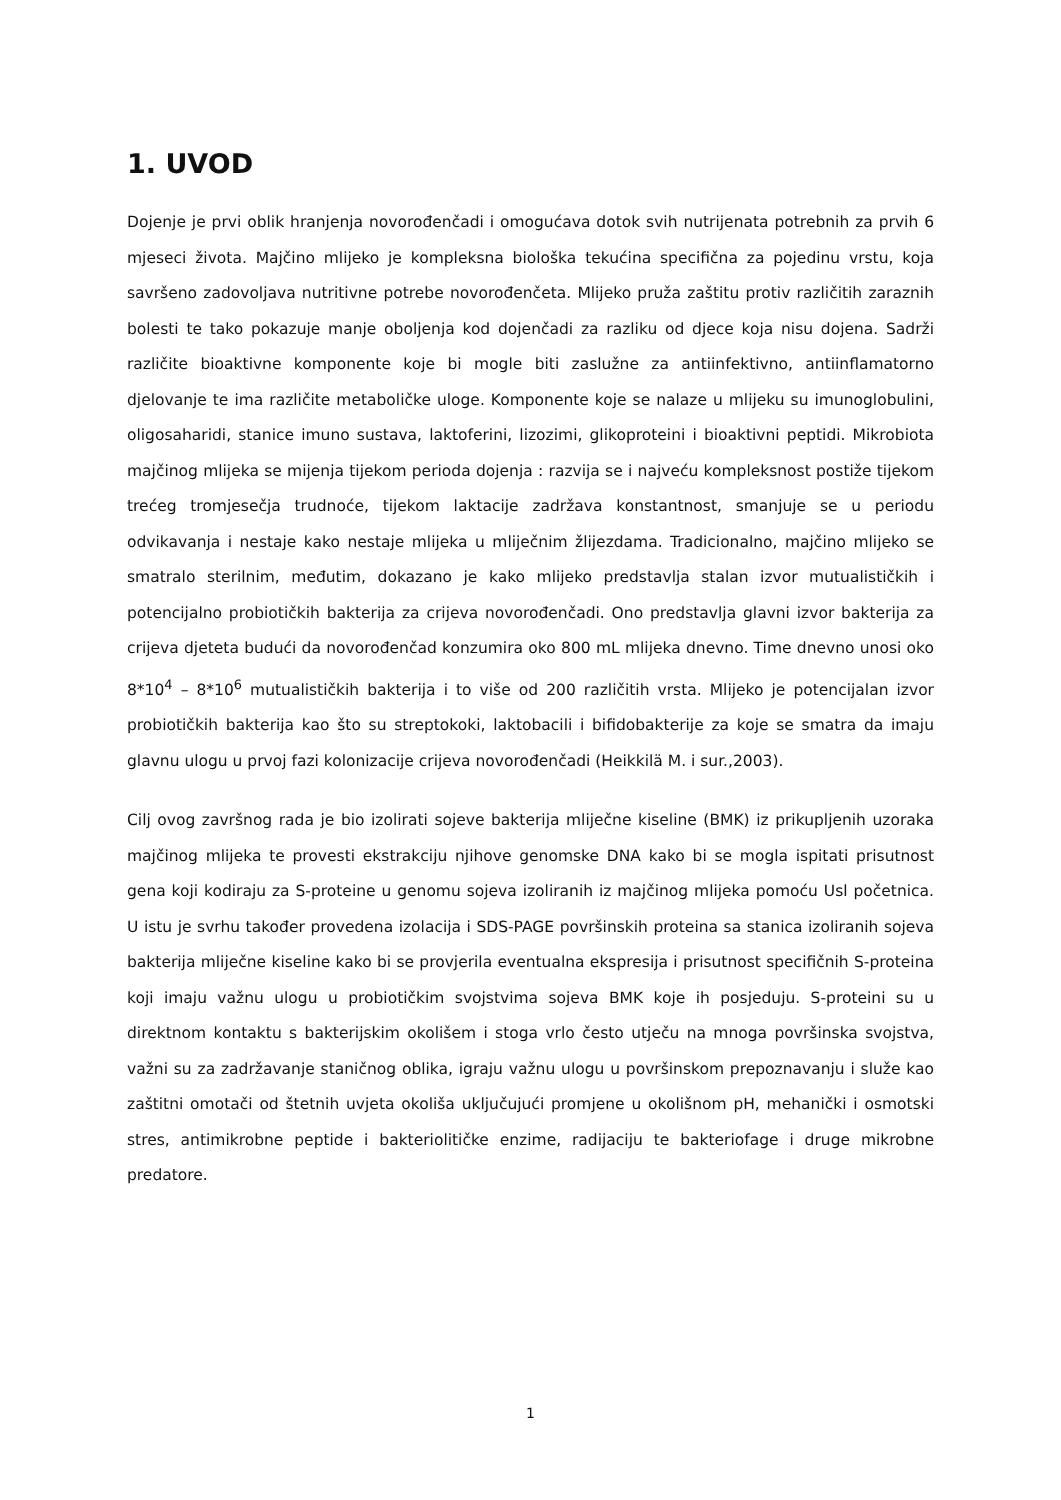1. UVOD
Dojenje je prvi oblik hranjenja novorođenčadi i omogućava dotok svih nutrijenata potrebnih za prvih 6 mjeseci života. Majčino mlijeko je kompleksna biološka tekućina specifična za pojedinu vrstu, koja savršeno zadovoljava nutritivne potrebe novorođenčeta. Mlijeko pruža zaštitu protiv različitih zaraznih bolesti te tako pokazuje manje oboljenja kod dojenčadi za razliku od djece koja nisu dojena. Sadrži različite bioaktivne komponente koje bi mogle biti zaslužne za antiinfektivno, antiinflamatorno djelovanje te ima različite metaboličke uloge. Komponente koje se nalaze u mlijeku su imunoglobulini, oligosaharidi, stanice imuno sustava, laktoferini, lizozimi, glikoproteini i bioaktivni peptidi. Mikrobiota majčinog mlijeka se mijenja tijekom perioda dojenja : razvija se i najveću kompleksnost postiže tijekom trećeg tromjesečja trudnoće, tijekom laktacije zadržava konstantnost, smanjuje se u periodu odvikavanja i nestaje kako nestaje mlijeka u mliječnim žlijezdama. Tradicionalno, majčino mlijeko se smatralo sterilnim, međutim, dokazano je kako mlijeko predstavlja stalan izvor mutualističkih i potencijalno probiotičkih bakterija za crijeva novorođenčadi. Ono predstavlja glavni izvor bakterija za crijeva djeteta budući da novorođenčad konzumira oko 800 mL mlijeka dnevno. Time dnevno unosi oko 8*10<sup>4</sup> – 8*10<sup>6</sup> mutualističkih bakterija i to više od 200 različitih vrsta. Mlijeko je potencijalan izvor probiotičkih bakterija kao što su streptokoki, laktobacili i bifidobakterije za koje se smatra da imaju glavnu ulogu u prvoj fazi kolonizacije crijeva novorođenčadi (Heikkilä M. i sur.,2003).
Cilj ovog završnog rada je bio izolirati sojeve bakterija mliječne kiseline (BMK) iz prikupljenih uzoraka majčinog mlijeka te provesti ekstrakciju njihove genomske DNA kako bi se mogla ispitati prisutnost gena koji kodiraju za S-proteine u genomu sojeva izoliranih iz majčinog mlijeka pomoću Usl početnica. U istu je svrhu također provedena izolacija i SDS-PAGE površinskih proteina sa stanica izoliranih sojeva bakterija mliječne kiseline kako bi se provjerila eventualna ekspresija i prisutnost specifičnih S-proteina koji imaju važnu ulogu u probiotičkim svojstvima sojeva BMK koje ih posjeduju. S-proteini su u direktnom kontaktu s bakterijskim okolišem i stoga vrlo često utječu na mnoga površinska svojstva, važni su za zadržavanje staničnog oblika, igraju važnu ulogu u površinskom prepoznavanju i služe kao zaštitni omotači od štetnih uvjeta okoliša uključujući promjene u okolišnom pH, mehanički i osmotski stres, antimikrobne peptide i bakteriolitičke enzime, radijaciju te bakteriofage i druge mikrobne predatore.
1